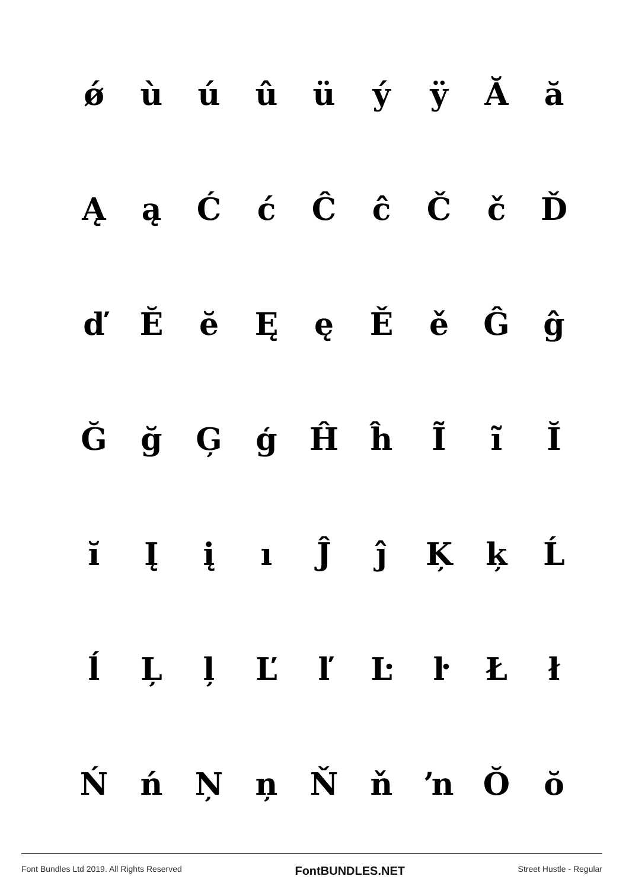ǿ ù ú û ü ý ÿ Ă ă
Ą ą Ć ć Ĉ ĉ Č č Ď
ď Ĕ ĕ Ę ę Ě ě Ĝ ĝ
Ğ ğ Ģ ģ Ĥ ĥ Ĩ ĩ Ĭ
ĭ Į į ı Ĵ ĵ Ķ ķ Ĺ
ĺ Ļ ļ Ľ ľ Ŀ ŀ Ł ł
Ń ń Ņ ņ Ň ň ŉ Ŏ ŏ
Font Bundles Ltd 2019. All Rights Reserved FontBUNDLES.NET Street Hustle - Regular